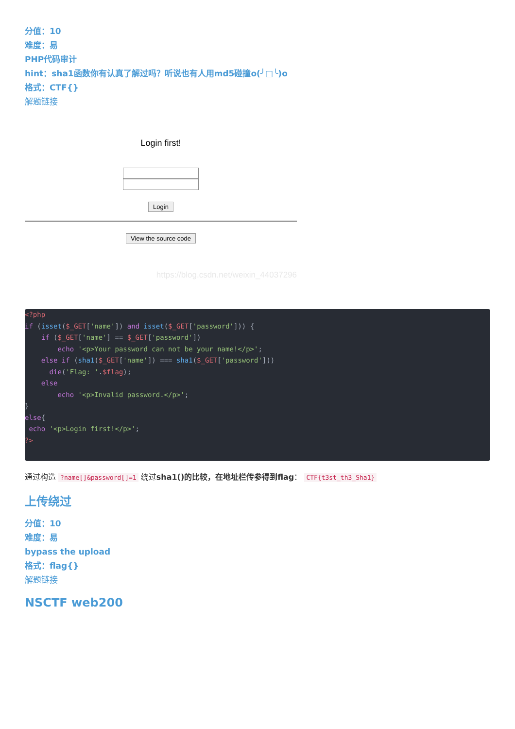分值：10
难度：易
PHP代码审计
hint：sha1函数你有认真了解过吗？听说也有人用md5碰撞o(╯□╰)o
格式：CTF{}
解题链接
Login first!
Login View the source code
https://blog.csdn.net/weixin_44037296
<?php
if (isset($_GET['name']) and isset($_GET['password'])) {
    if ($_GET['name'] == $_GET['password'])
        echo '<p>Your password can not be your name!</p>';
    else if (sha1($_GET['name']) === sha1($_GET['password']))
      die('Flag: '.$flag);
    else
        echo '<p>Invalid password.</p>';
}
else{
 echo '<p>Login first!</p>';
?>
通过构造 ?name[]&password[]=1 绕过sha1()的比较，在地址栏传参得到flag： CTF{t3st_th3_Sha1}
上传绕过
分值：10
难度：易
bypass the upload
格式：flag{}
解题链接
NSCTF web200